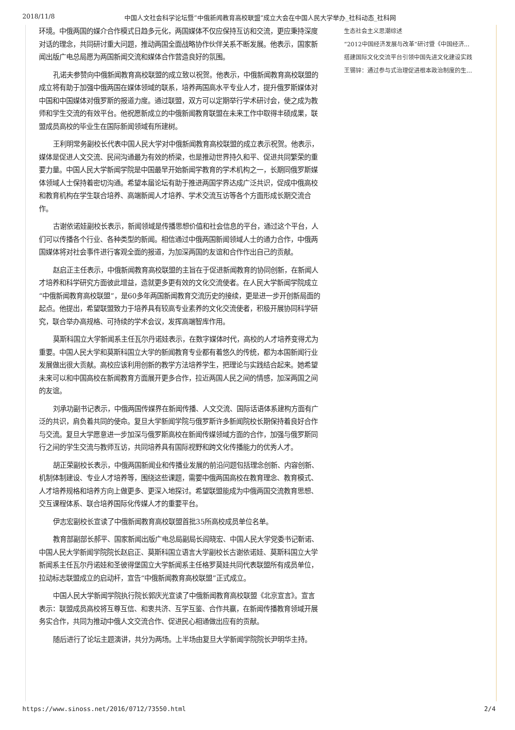2018/11/8 中国人文社会科学论坛暨“中俄新闻教育高校联盟”成立大会在中国人民大学举办_社科动态_社科网
环境。中俄两国的媒介合作模式日趋多元化，两国媒体不仅应保持互访和交流，更应秉持深度对话的理念，共同研讨重大问题，推动两国全面战略协作伙伴关系不断发展。他表示，国家新闻出版广电总局愿为两国新闻交流和媒体合作营造良好的氛围。
孔诺夫参赞向中俄新闻教育高校联盟的成立致以祝贺。他表示，中俄新闻教育高校联盟的成立将有助于加强中俄两国在媒体领域的联系，培养两国高水平专业人才，提升俄罗斯媒体对中国和中国媒体对俄罗斯的报道力度。通过联盟，双方可以定期举行学术研讨会，使之成为教师和学生交流的有效平台。他祝愿新成立的中俄新闻教育联盟在未来工作中取得丰硕成果，联盟成员高校的毕业生在国际新闻领域有所建树。
王利明常务副校长代表中国人民大学对中俄新闻教育高校联盟的成立表示祝贺。他表示，媒体是促进人文交流、民间沟通最为有效的桥梁，也是推动世界持久和平、促进共同繁荣的重要力量。中国人民大学新闻学院是中国最早开始新闻学教育的学术机构之一，长期同俄罗斯媒体领域人士保持着密切沟通。希望本届论坛有助于推进两国学界达成广泛共识，促成中俄高校和教育机构在学生联合培养、高端新闻人才培养、学术交流互访等各个方面形成长期交流合作。
古谢依诺娃副校长表示，新闻领域是传播思想价值和社会信息的平台，通过这个平台，人们可以传播各个行业、各种类型的新闻。相信通过中俄两国新闻领域人士的通力合作，中俄两国媒体将对社会事件进行客观全面的报道，为加深两国的友谊和合作作出自己的贡献。
赵启正主任表示，中俄新闻教育高校联盟的主旨在于促进新闻教育的协同创新，在新闻人才培养和科学研究方面彼此增益，造就更多更有效的文化交流使者。在人民大学新闻学院成立“中俄新闻教育高校联盟”，是60多年两国新闻教育交流历史的接续，更是进一步开创新局面的起点。他提出，希望联盟致力于培养具有较高专业素养的文化交流使者，积极开展协同科学研究，联合举办高规格、可持续的学术会议，发挥高端智库作用。
莫斯科国立大学新闻系主任瓦尔丹诺娃表示，在数字媒体时代，高校的人才培养变得尤为重要。中国人民大学和莫斯科国立大学的新闻教育专业都有着悠久的传统，都为本国新闻行业发展做出很大贡献。高校应该利用创新的教学方法培养学生，把理论与实践结合起来。她希望未来可以和中国高校在新闻教育方面展开更多合作，拉近两国人民之间的情感，加深两国之间的友谊。
刘承功副书记表示，中俄两国传媒界在新闻传播、人文交流、国际话语体系建构方面有广泛的共识，肩负着共同的使命。复旦大学新闻学院与俄罗斯许多新闻院校长期保持着良好合作与交流。复旦大学愿意进一步加深与俄罗斯高校在新闻传媒领域方面的合作，加强与俄罗斯同行之间的学生交流与教师互访，共同培养具有国际视野和跨文化传播能力的优秀人才。
胡正荣副校长表示，中俄两国新闻业和传播业发展的前沿问题包括理念创新、内容创新、机制体制建设、专业人才培养等，围绕这些课题，需要中俄两国高校在教育理念、教育模式、人才培养规格和培养方向上做更多、更深入地探讨。希望联盟能成为中俄两国交流教育思想、交互课程体系、联合培养国际化传媒人才的重要平台。
伊志宏副校长宣读了中俄新闻教育高校联盟首批35所高校成员单位名单。
教育部副部长郝平、国家新闻出版广电总局副局长阎晓宏、中国人民大学党委书记靳诺、中国人民大学新闻学院院长赵启正、莫斯科国立语言大学副校长古谢依诺娃、莫斯科国立大学新闻系主任瓦尔丹诺娃和圣彼得堡国立大学新闻系主任格罗莫娃共同代表联盟所有成员单位，拉动标志联盟成立的启动杆，宣告“中俄新闻教育高校联盟”正式成立。
中国人民大学新闻学院执行院长郭庆光宣读了中俄新闻教育高校联盟《北京宣言》。宣言表示：联盟成员高校将互尊互信、和衷共济、互学互鉴、合作共赢，在新闻传播教育领域开展务实合作，共同为推动中俄人文交流合作、促进民心相通做出应有的贡献。
随后进行了论坛主题演讲，共分为两场。上半场由复旦大学新闻学院院长尹明华主持。
生态社会主义思潮综述
“2012中国经济发展与改革”研讨暨《中国经济...
搭建国际文化交流平台引领中国先进文化建设实践
王锡锌：通过参与式治理促进根本政治制度的生...
https://www.sinoss.net/2016/0712/73550.html 2/4